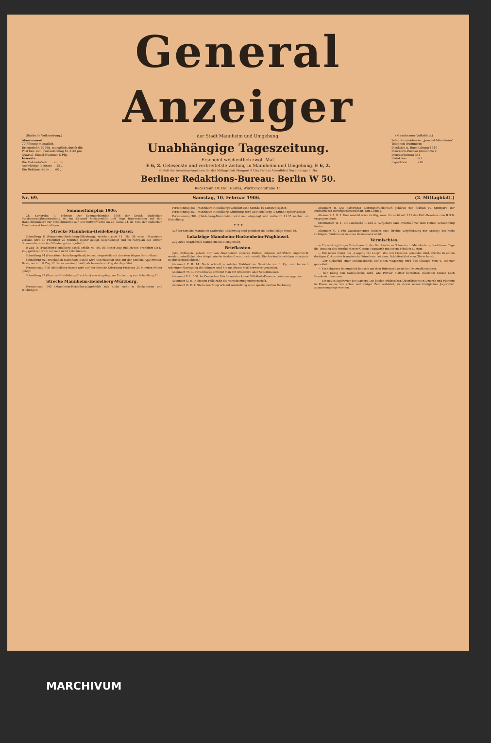General Anzeiger
(Badische Volkszeitung.)
Abonnement:
70 Pfennig monatlich.
Bringerlohn 20 Pfg. monatlich, durch die Post bez. incl. Postaufschlag M. 3.42 pro Quartal. Einzel-Nummer 5 Pfg.
Inserate:
Die Colonel-Zeile . . . 20 Pfg.
Auswärtige Inserate . . 25 „
Die Reklame-Zeile . . . 60 „
der Stadt Mannheim und Umgebung.
Unabhängige Tageszeitung.
Erscheint wöchentlich zwölf Mal.
E 6, 2. Gelesenste und verbreitetste Zeitung in Mannheim und Umgebung. E 6, 2.
Schluß der Inseraten-Annahme für das Mittagsblatt Morgens 9 Uhr, für das Abendblatt Nachmittags 3 Uhr.
Berliner Redaktions-Bureau: Berlin W 50.
Redakteur: Dr. Paul Harms, Würzburgerstraße 15.
(Mannheimer Volksblatt.)
Telegramm-Adresse: „Journal Mannheim“.
Telephon-Nummern:
Direktion u. Buchhaltung 1449
Druckerei-Bureau (Annahme v. Druckarbeiten) 341
Redaktion . . . . . 377
Expedition . . . . . 218
Nr. 69. Samstag, 10. Februar 1906. (2. Mittagblatt.)
Sommerfahrplan 1906.
Ch. Karlsruhe, 7. Februar. Der Sommerfahrplan 1906 der Großh. Badischen Staatseisenbahnverwaltung ist im Entwurf fertiggestellt und liegt Interessenten auf den Handelskammern zur Einsichtnahme auf. Der Entwurf wird am 23. bezw. 24. ds. Mts. den badischen Eisenbahnrat beschäftigen.
Strecke Mannheim-Heidelberg-Basel:
Schnellzug 8 (Mannheim-Heidelberg-Offenburg), welcher jetzt 11 Uhr 38 vorm. Mannheim verläßt, wird ab Frankfurt 20 Minuten später gelegt, beschleunigt und im Fahrplan des letzten Sommerdienstes bis Offenburg durchgeführt.
D-Zug 16 (Frankfurt-Heidelberg-Basel) erhält No. 86. Ob dieser Zug südlich von Frankfurt als D-Zug gefahren wird, ist noch nicht entschieden.
Schnellzug 44 (Frankfurt-Heidelberg-Basel) ist neu eingestellt mit direkten Wagen Berlin-Basel.
Schnellzug 92 (Wiesbaden-Mannheim-Basel) wird beschleunigt und auf der Strecke Appenweier-Basel, wo er mit Zug 12 bisher vereinigt läuft, als besonderer Zug durchgeführt.
Personenzug 910 (Heidelberg-Basel) wird auf der Strecke Offenburg-Freiburg 25 Minuten früher gelegt.
Schnellzug 27 (Bruchsal-Heidelberg-Frankfurt) neu eingelegt zur Entlastung von Schnellzug 21.
Strecke Mannheim-Heidelberg-Würzburg.
Personenzug 145 (Mannheim-Heidelberg-Jagstfeld) hält nicht mehr in Seckenheim und Wieblingen.
Personenzug 351 (Mannheim-Heidelberg) verkehrt eine Stunde 10 Minuten später.
Personenzug 357 (Mannheim-Heidelberg-Würzburg) wird ab Heidelberg ¼ Stunde später gelegt.
Personenzug 384 (Heidelberg-Mannheim) wird neu eingelegt und verkehrt 11.35 nachm. ab Heidelberg.
* * *
Auf der Strecke Mannheim-Karlsruhe-Röschwoog sind geändert die Schnellzüge 9 und 16.
Lokalzüge Mannheim-Hockenheim-Waghäusel.
Zug 3005 (Waghäusel-Mannheim) neu eingestellt.
Briefkasten.
(Alle Anfragen, jedoch nur von Abonnenten unseres Blattes, müssen schriftlich eingereicht werden; mündliche oder telephonische Auskunft wird nicht erteilt. Die Auskünfte erfolgen ohne jede Rechtsverbindlichkeit.)
Abonnent F. B. 14. Nach schnell verzehrter Mahlzeit im Gewichte von 1 Kgr. und hernach sofortiger Abwiegung des Körpers sind Sie um dieses Maß schwerer geworden.
Abonnent Th. L. Tintenflecke entfernt man mit Oxalsäure oder Sauerkleesalz.
Abonnent F. L. 500. Im Deutschen Reiche werden keine 500-Mark-Kassenscheine ausgegeben.
Abonnent O. B. In diesem Falle zahlt die Versicherung nichts zurück.
Abonnent G. K. 1. Sie haben Anspruch auf Ausstellung einer spezialisierten Rechnung.
Abonnent H. Die Karlsruher Zeitungsdruckereien gehören zur Sektion IV, Stuttgart, der Buchdrucker-Berufsgenossenschaft, Sitz Leipzig.
Abonnent A. B. 1. Ihre Ansicht wäre richtig, wenn ihr nicht Art. 171 des Einf.-Gesetzes zum B.G.B. entgegenstände.
Stammtisch W. 1. Die Landwehr 1. und 2. Aufgebots kann eventuell vor dem Feinde Verwendung finden.
Abonnent C. J. Für Gasabonnenten besteht eine direkte Verpflichtung zur Anzeige bei nicht richtigem Funktionieren eines Gasmessers nicht.
Vermischtes.
— Ein achtzigjähriger Bräutigam. In der Domkirche zu Schwerin in Mecklenburg fand dieser Tage die Trauung des Musikdirektors George Hepworth mit einem Fräulein L. statt.
— Ein neues Opfer des „Looping the Loop“. Wie aus Lissabon gemeldet wird, stürzte in einem dortigen Zirkus eine französische Künstlerin bei einer Schleifenfahrt vom Gleise herab.
— Der Ueberfall einer Indianerbande auf einen Wagenzug wird aus Chicago vom 4. Februar gemeldet.
— Ein schweres Bauunglück hat sich auf dem Rittergut Loaste bei Pritzwalk ereignet.
— Der König von Cambodscha wird, wie Pariser Blätter berichten, nächsten Monat nach Frankreich kommen.
— Ein neues Jagdrevier des Kaisers. Die beiden wildreichen Oberförstereien Dzierzh und Plietnitz in Posen sollen, wie schon seit einiger Zeit verlautet, zu einem neuen königlichen Jagdrevier zusammengelegt werden.
MARCHIVUM